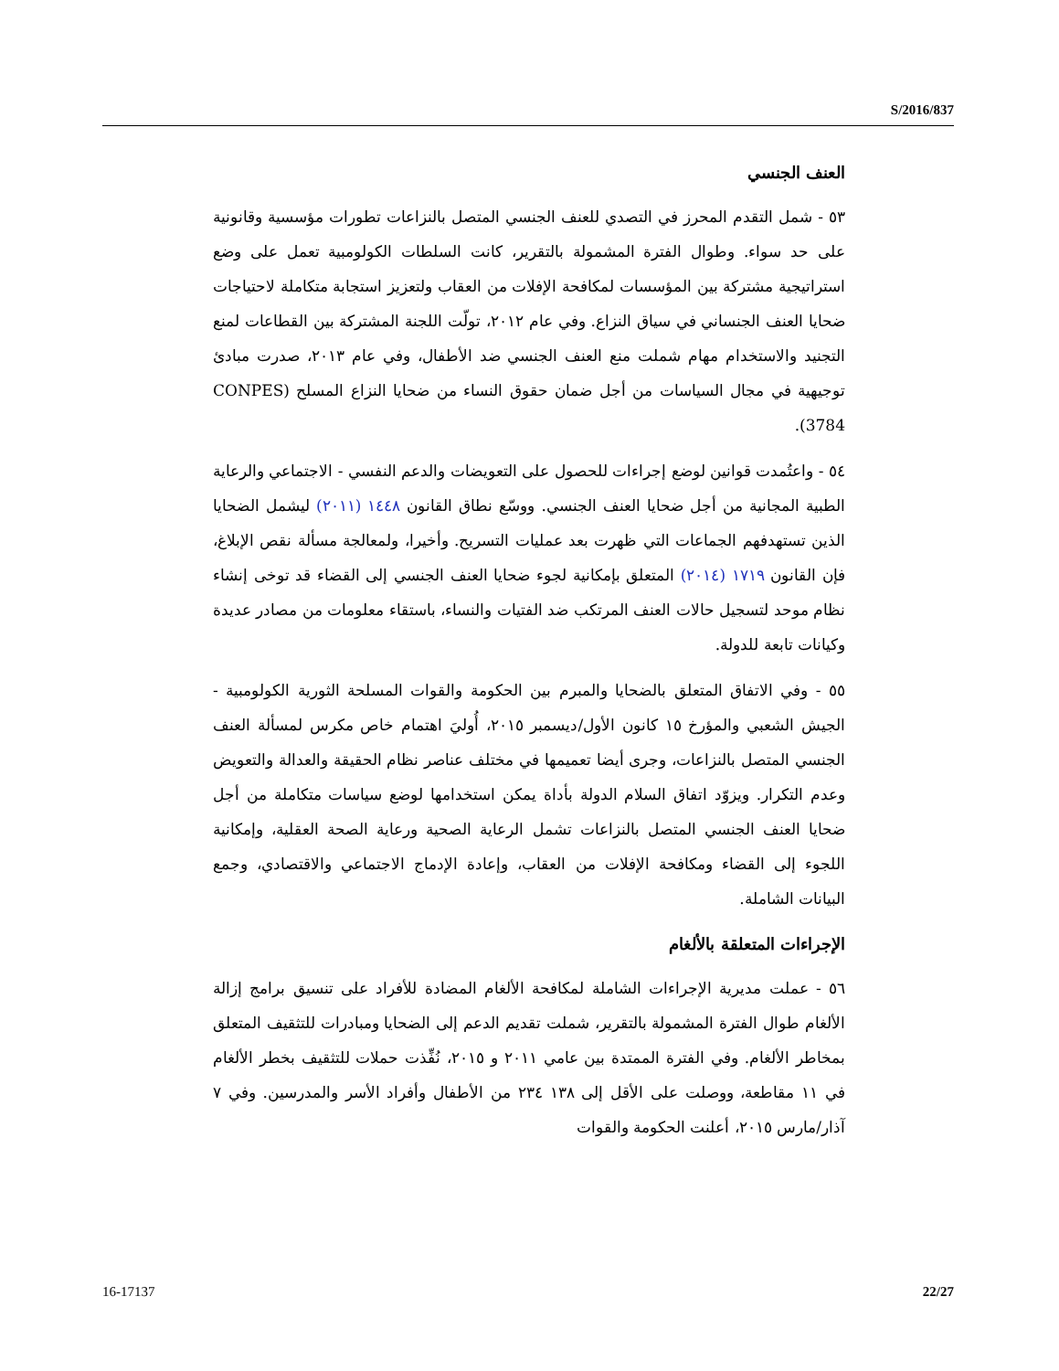S/2016/837
العنف الجنسي
٥٣ - شمل التقدم المحرز في التصدي للعنف الجنسي المتصل بالنزاعات تطورات مؤسسية وقانونية على حد سواء. وطوال الفترة المشمولة بالتقرير، كانت السلطات الكولومبية تعمل على وضع استراتيجية مشتركة بين المؤسسات لمكافحة الإفلات من العقاب ولتعزيز استجابة متكاملة لاحتياجات ضحايا العنف الجنساني في سياق النزاع. وفي عام ٢٠١٢، تولّت اللجنة المشتركة بين القطاعات لمنع التجنيد والاستخدام مهام شملت منع العنف الجنسي ضد الأطفال، وفي عام ٢٠١٣، صدرت مبادئ توجيهية في مجال السياسات من أجل ضمان حقوق النساء من ضحايا النزاع المسلح (CONPES 3784).
٥٤ - واعتُمدت قوانين لوضع إجراءات للحصول على التعويضات والدعم النفسي - الاجتماعي والرعاية الطبية المجانية من أجل ضحايا العنف الجنسي. ووسّع نطاق القانون ١٤٤٨ (٢٠١١) ليشمل الضحايا الذين تستهدفهم الجماعات التي ظهرت بعد عمليات التسريح. وأخيرا، ولمعالجة مسألة نقص الإبلاغ، فإن القانون ١٧١٩ (٢٠١٤) المتعلق بإمكانية لجوء ضحايا العنف الجنسي إلى القضاء قد توخى إنشاء نظام موحد لتسجيل حالات العنف المرتكب ضد الفتيات والنساء، باستقاء معلومات من مصادر عديدة وكيانات تابعة للدولة.
٥٥ - وفي الاتفاق المتعلق بالضحايا والمبرم بين الحكومة والقوات المسلحة الثورية الكولومبية - الجيش الشعبي والمؤرخ ١٥ كانون الأول/ديسمبر ٢٠١٥، أُوليَ اهتمام خاص مكرس لمسألة العنف الجنسي المتصل بالنزاعات، وجرى أيضا تعميمها في مختلف عناصر نظام الحقيقة والعدالة والتعويض وعدم التكرار. ويزوّد اتفاق السلام الدولة بأداة يمكن استخدامها لوضع سياسات متكاملة من أجل ضحايا العنف الجنسي المتصل بالنزاعات تشمل الرعاية الصحية ورعاية الصحة العقلية، وإمكانية اللجوء إلى القضاء ومكافحة الإفلات من العقاب، وإعادة الإدماج الاجتماعي والاقتصادي، وجمع البيانات الشاملة.
الإجراءات المتعلقة بالألغام
٥٦ - عملت مديرية الإجراءات الشاملة لمكافحة الألغام المضادة للأفراد على تنسيق برامج إزالة الألغام طوال الفترة المشمولة بالتقرير، شملت تقديم الدعم إلى الضحايا ومبادرات للتثقيف المتعلق بمخاطر الألغام. وفي الفترة الممتدة بين عامي ٢٠١١ و ٢٠١٥، نُفِّذت حملات للتثقيف بخطر الألغام في ١١ مقاطعة، ووصلت على الأقل إلى ١٣٨ ٢٣٤ من الأطفال وأفراد الأسر والمدرسين. وفي ٧ آذار/مارس ٢٠١٥، أعلنت الحكومة والقوات
16-17137 22/27